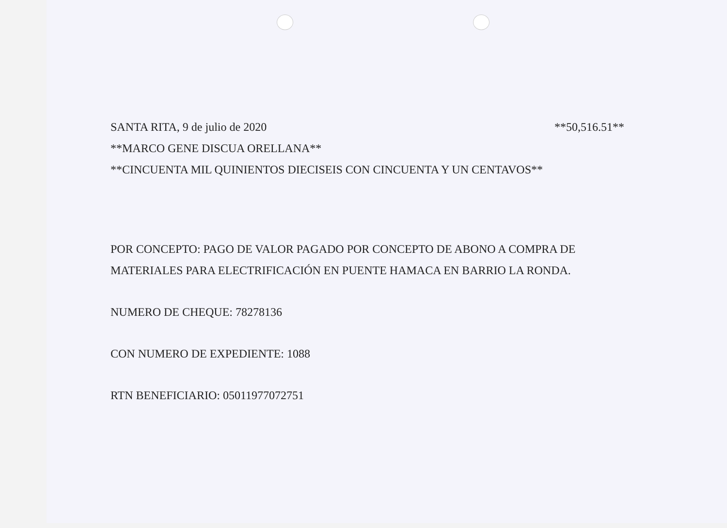SANTA RITA, 9 de julio de 2020 **50,516.51**
**MARCO GENE DISCUA ORELLANA**
**CINCUENTA MIL QUINIENTOS DIECISEIS CON CINCUENTA Y UN CENTAVOS**
POR CONCEPTO: PAGO DE VALOR PAGADO POR CONCEPTO DE ABONO A COMPRA DE MATERIALES PARA ELECTRIFICACIÓN EN PUENTE HAMACA EN BARRIO LA RONDA.
NUMERO DE CHEQUE: 78278136
CON NUMERO DE EXPEDIENTE: 1088
RTN BENEFICIARIO: 05011977072751